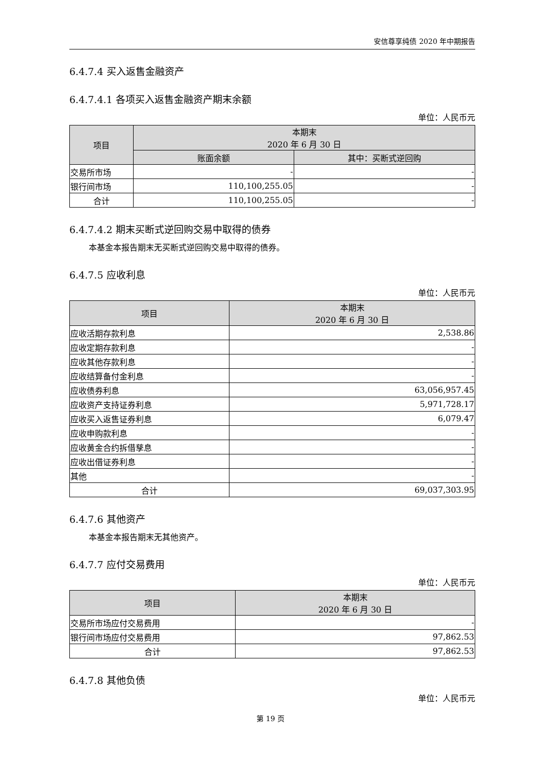安信尊享纯债 2020 年中期报告
6.4.7.4 买入返售金融资产
6.4.7.4.1 各项买入返售金融资产期末余额
单位：人民币元
| 项目 | 本期末 2020 年 6 月 30 日 | |
| --- | --- | --- |
| | 账面余额 | 其中：买断式逆回购 |
| 交易所市场 | - | - |
| 银行间市场 | 110,100,255.05 | - |
| 合计 | 110,100,255.05 | - |
6.4.7.4.2 期末买断式逆回购交易中取得的债券
本基金本报告期末无买断式逆回购交易中取得的债券。
6.4.7.5 应收利息
单位：人民币元
| 项目 | 本期末 2020 年 6 月 30 日 |
| --- | --- |
| 应收活期存款利息 | 2,538.86 |
| 应收定期存款利息 | - |
| 应收其他存款利息 | - |
| 应收结算备付金利息 | - |
| 应收债券利息 | 63,056,957.45 |
| 应收资产支持证券利息 | 5,971,728.17 |
| 应收买入返售证券利息 | 6,079.47 |
| 应收申购款利息 | - |
| 应收黄金合约拆借孳息 | - |
| 应收出借证券利息 | - |
| 其他 | - |
| 合计 | 69,037,303.95 |
6.4.7.6 其他资产
本基金本报告期末无其他资产。
6.4.7.7 应付交易费用
单位：人民币元
| 项目 | 本期末 2020 年 6 月 30 日 |
| --- | --- |
| 交易所市场应付交易费用 | - |
| 银行间市场应付交易费用 | 97,862.53 |
| 合计 | 97,862.53 |
6.4.7.8 其他负债
单位：人民币元
第 19 页